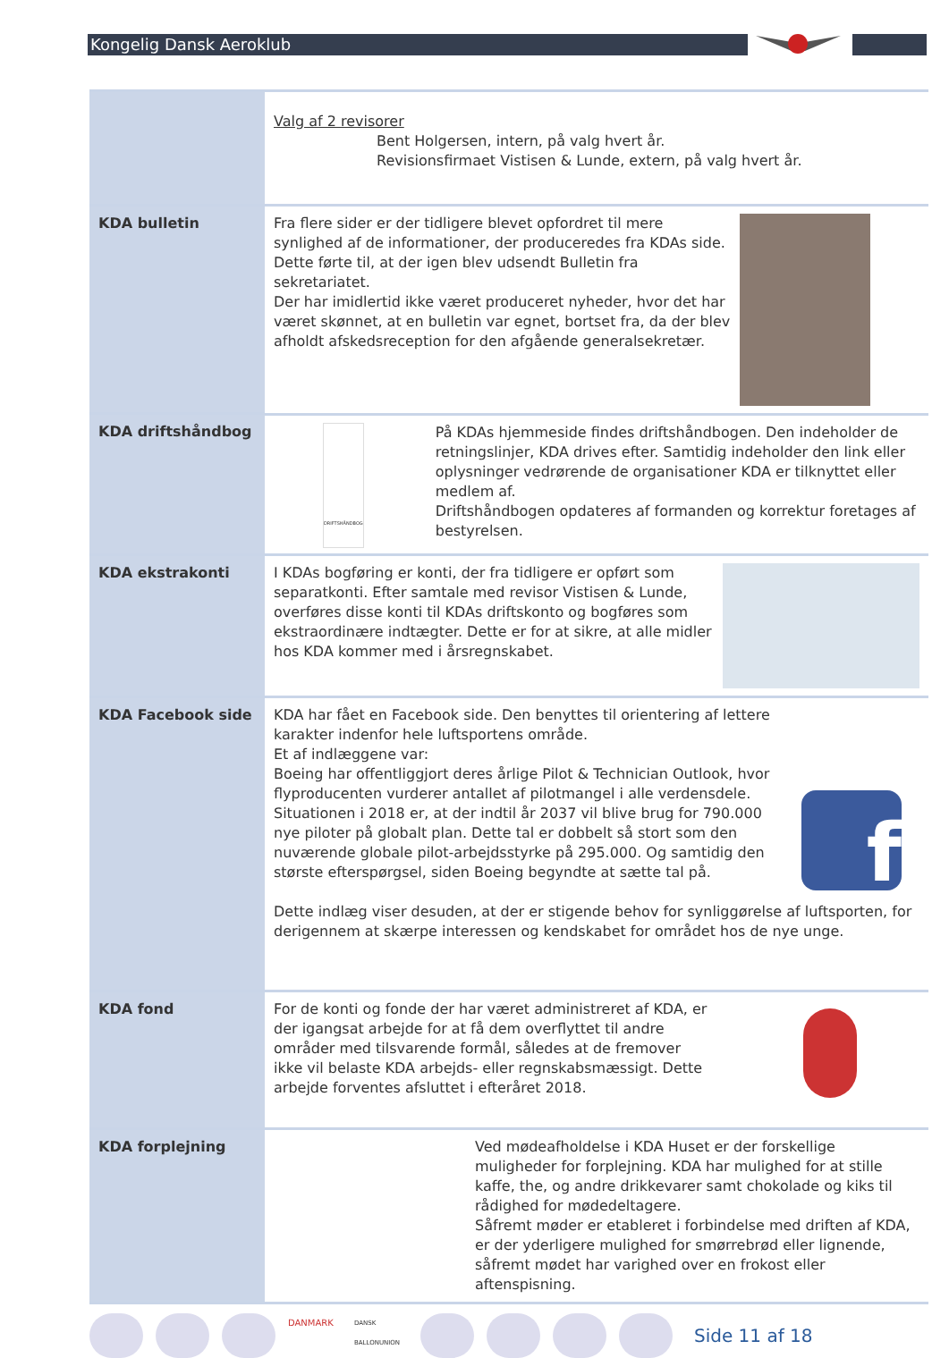Kongelig Dansk Aeroklub
| | Valg af 2 revisorer Bent Holgersen, intern, på valg hvert år. Revisionsfirmaet Vistisen & Lunde, extern, på valg hvert år. |
| KDA bulletin | Fra flere sider er der tidligere blevet opfordret til mere synlighed af de informationer, der produceredes fra KDAs side. Dette førte til, at der igen blev udsendt Bulletin fra sekretariatet. Der har imidlertid ikke været produceret nyheder, hvor det har været skønnet, at en bulletin var egnet, bortset fra, da der blev afholdt afskedsreception for den afgående generalsekretær. |
| KDA driftshåndbog | DRIFTSHÅNDBOG På KDAs hjemmeside findes driftshåndbogen. Den indeholder de retningslinjer, KDA drives efter. Samtidig indeholder den link eller oplysninger vedrørende de organisationer KDA er tilknyttet eller medlem af. Driftshåndbogen opdateres af formanden og korrektur foretages af bestyrelsen. |
| KDA ekstrakonti | I KDAs bogføring er konti, der fra tidligere er opført som separatkonti. Efter samtale med revisor Vistisen & Lunde, overføres disse konti til KDAs driftskonto og bogføres som ekstraordinære indtægter. Dette er for at sikre, at alle midler hos KDA kommer med i årsregnskabet. |
| KDA Facebook side | f KDA har fået en Facebook side. Den benyttes til orientering af lettere karakter indenfor hele luftsportens område. Et af indlæggene var: Boeing har offentliggjort deres årlige Pilot & Technician Outlook, hvor flyproducenten vurderer antallet af pilotmangel i alle verdensdele. Situationen i 2018 er, at der indtil år 2037 vil blive brug for 790.000 nye piloter på globalt plan. Dette tal er dobbelt så stort som den nuværende globale pilot-arbejdsstyrke på 295.000. Og samtidig den største efterspørgsel, siden Boeing begyndte at sætte tal på. Dette indlæg viser desuden, at der er stigende behov for synliggørelse af luftsporten, for derigennem at skærpe interessen og kendskabet for området hos de nye unge. |
| KDA fond | For de konti og fonde der har været administreret af KDA, er der igangsat arbejde for at få dem overflyttet til andre områder med tilsvarende formål, således at de fremover ikke vil belaste KDA arbejds- eller regnskabsmæssigt. Dette arbejde forventes afsluttet i efteråret 2018. |
| KDA forplejning | Ved mødeafholdelse i KDA Huset er der forskellige muligheder for forplejning. KDA har mulighed for at stille kaffe, the, og andre drikkevarer samt chokolade og kiks til rådighed for mødedeltagere. Såfremt møder er etableret i forbindelse med driften af KDA, er der yderligere mulighed for smørrebrød eller lignende, såfremt mødet har varighed over en frokost eller aftenspisning. |
DANMARK
DANSK BALLONUNION
Side 11 af 18